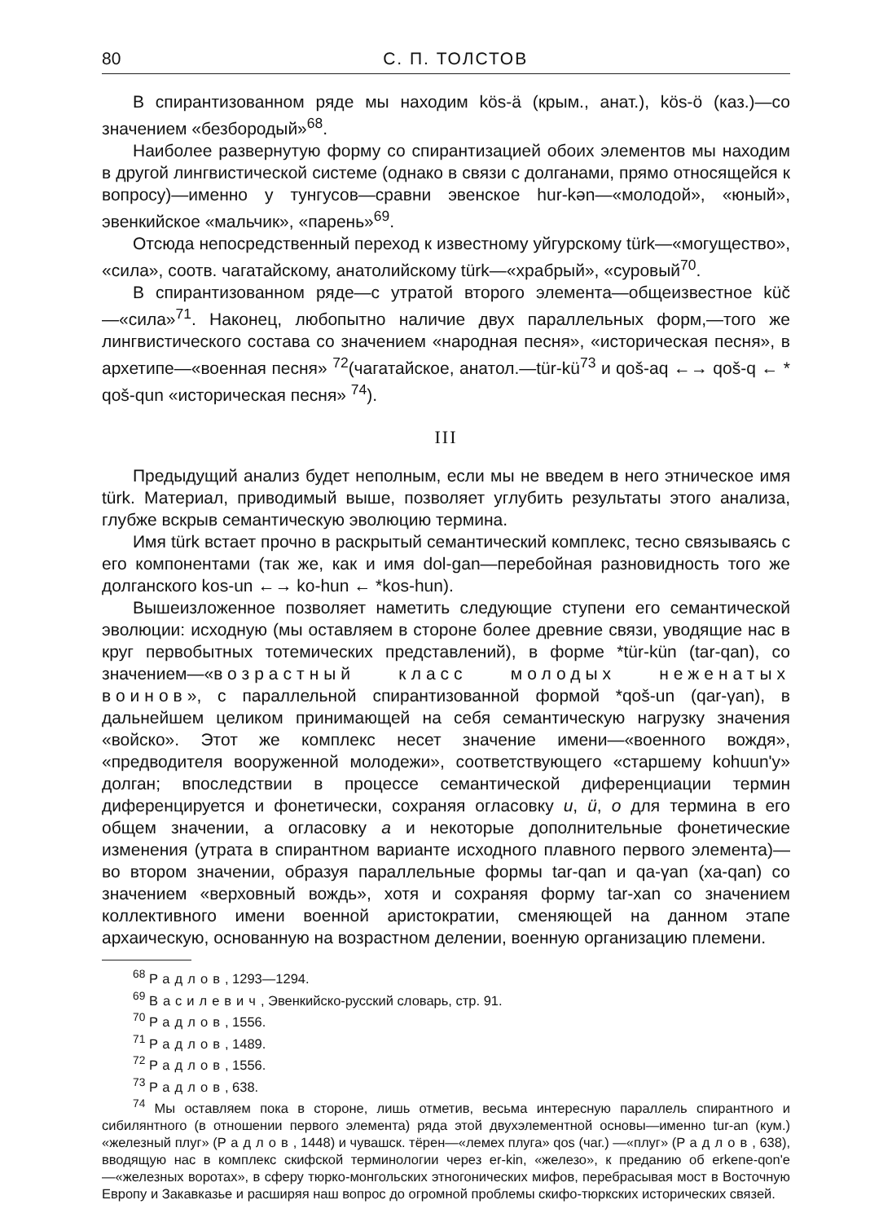80 С. П. ТОЛСТОВ
В спирантизованном ряде мы находим kös-ä (крым., анат.), kös-ö (каз.)—со значением «безбородый»<sup>68</sup>.
Наиболее развернутую форму со спирантизацией обоих элементов мы находим в другой лингвистической системе (однако в связи с долганами, прямо относящейся к вопросу)—именно у тунгусов—сравни эвенское hur-kən—«молодой», «юный», эвенкийское «мальчик», «парень»<sup>69</sup>.
Отсюда непосредственный переход к известному уйгурскому türk—«могущество», «сила», соотв. чагатайскому, анатолийскому türk—«храбрый», «суровый<sup>70</sup>.
В спирантизованном ряде—с утратой второго элемента—общеизвестное küč—«сила»<sup>71</sup>. Наконец, любопытно наличие двух параллельных форм,—того же лингвистического состава со значением «народная песня», «историческая песня», в архетипе—«военная песня» <sup>72</sup>(чагатайское, анатол.—tür-kü<sup>73</sup> и qoš-aq ←→ qoš-q ← * qoš-qun «историческая песня» <sup>74</sup>).
III
Предыдущий анализ будет неполным, если мы не введем в него этническое имя türk. Материал, приводимый выше, позволяет углубить результаты этого анализа, глубже вскрыв семантическую эволюцию термина.
Имя türk встает прочно в раскрытый семантический комплекс, тесно связываясь с его компонентами (так же, как и имя dol-gan—перебойная разновидность того же долганского kos-un ←→ ko-hun ← *kos-hun).
Вышеизложенное позволяет наметить следующие ступени его семантической эволюции: исходную (мы оставляем в стороне более древние связи, уводящие нас в круг первобытных тотемических представлений), в форме *tür-kün (tar-qan), со значением—«возрастный класс молодых неженатых воинов», с параллельной спирантизованной формой *qoš-un (qar-γan), в дальнейшем целиком принимающей на себя семантическую нагрузку значения «войско». Этот же комплекс несет значение имени—«военного вождя», «предводителя вооруженной молодежи», соответствующего «старшему kohuun'у» долган; впоследствии в процессе семантической диференциации термин диференцируется и фонетически, сохраняя огласовку u, ü, o для термина в его общем значении, а огласовку a и некоторые дополнительные фонетические изменения (утрата в спирантном варианте исходного плавного первого элемента)—во втором значении, образуя параллельные формы tar-qan и qa-γan (xa-qan) со значением «верховный вождь», хотя и сохраняя форму tar-xan со значением коллективного имени военной аристократии, сменяющей на данном этапе архаическую, основанную на возрастном делении, военную организацию племени.
<sup>68</sup> Радлов, 1293—1294.
<sup>69</sup> Василевич, Эвенкийско-русский словарь, стр. 91.
<sup>70</sup> Радлов, 1556.
<sup>71</sup> Радлов, 1489.
<sup>72</sup> Радлов, 1556.
<sup>73</sup> Радлов, 638.
<sup>74</sup> Мы оставляем пока в стороне, лишь отметив, весьма интересную параллель спирантного и сибилянтного (в отношении первого элемента) ряда этой двухэлементной основы—именно tur-an (кум.) «железный плуг» (Радлов, 1448) и чувашск. тёрен—«лемех плуга» qos (чаг.) —«плуг» (Радлов, 638), вводящую нас в комплекс скифской терминологии через er-kin, «железо», к преданию об erkene-qon'e—«железных воротах», в сферу тюрко-монгольских этногонических мифов, перебрасывая мост в Восточную Европу и Закавказье и расширяя наш вопрос до огромной проблемы скифо-тюркских исторических связей.